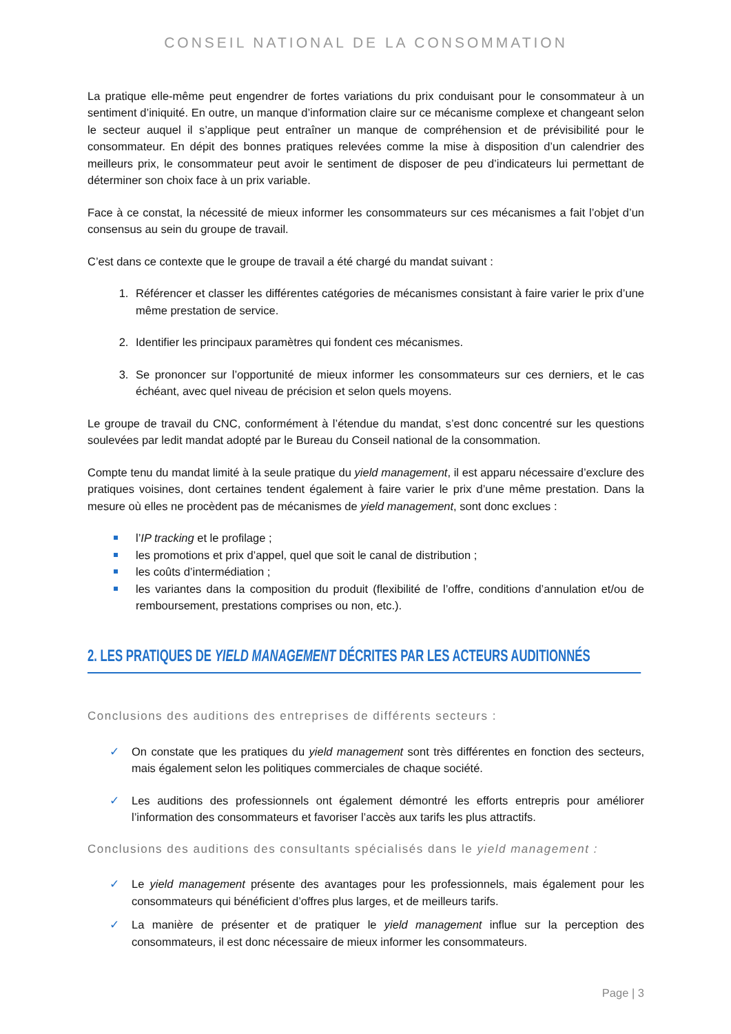CONSEIL NATIONAL DE LA CONSOMMATION
La pratique elle-même peut engendrer de fortes variations du prix conduisant pour le consommateur à un sentiment d’iniquité. En outre, un manque d’information claire sur ce mécanisme complexe et changeant selon le secteur auquel il s’applique peut entraîner un manque de compréhension et de prévisibilité pour le consommateur. En dépit des bonnes pratiques relevées comme la mise à disposition d’un calendrier des meilleurs prix, le consommateur peut avoir le sentiment de disposer de peu d’indicateurs lui permettant de déterminer son choix face à un prix variable.
Face à ce constat, la nécessité de mieux informer les consommateurs sur ces mécanismes a fait l’objet d’un consensus au sein du groupe de travail.
C’est dans ce contexte que le groupe de travail a été chargé du mandat suivant :
1. Référencer et classer les différentes catégories de mécanismes consistant à faire varier le prix d’une même prestation de service.
2. Identifier les principaux paramètres qui fondent ces mécanismes.
3. Se prononcer sur l’opportunité de mieux informer les consommateurs sur ces derniers, et le cas échéant, avec quel niveau de précision et selon quels moyens.
Le groupe de travail du CNC, conformément à l’étendue du mandat, s’est donc concentré sur les questions soulevées par ledit mandat adopté par le Bureau du Conseil national de la consommation.
Compte tenu du mandat limité à la seule pratique du yield management, il est apparu nécessaire d’exclure des pratiques voisines, dont certaines tendent également à faire varier le prix d’une même prestation. Dans la mesure où elles ne procèdent pas de mécanismes de yield management, sont donc exclues :
l’IP tracking et le profilage ;
les promotions et prix d’appel, quel que soit le canal de distribution ;
les coûts d’intermédiation ;
les variantes dans la composition du produit (flexibilité de l’offre, conditions d’annulation et/ou de remboursement, prestations comprises ou non, etc.).
2. LES PRATIQUES DE YIELD MANAGEMENT DÉCRITES PAR LES ACTEURS AUDITIONNÉS
Conclusions des auditions des entreprises de différents secteurs :
✓ On constate que les pratiques du yield management sont très différentes en fonction des secteurs, mais également selon les politiques commerciales de chaque société.
✓ Les auditions des professionnels ont également démontré les efforts entrepris pour améliorer l’information des consommateurs et favoriser l’accès aux tarifs les plus attractifs.
Conclusions des auditions des consultants spécialisés dans le yield management :
✓ Le yield management présente des avantages pour les professionnels, mais également pour les consommateurs qui bénéficient d’offres plus larges, et de meilleurs tarifs.
✓ La manière de présenter et de pratiquer le yield management influe sur la perception des consommateurs, il est donc nécessaire de mieux informer les consommateurs.
Page | 3